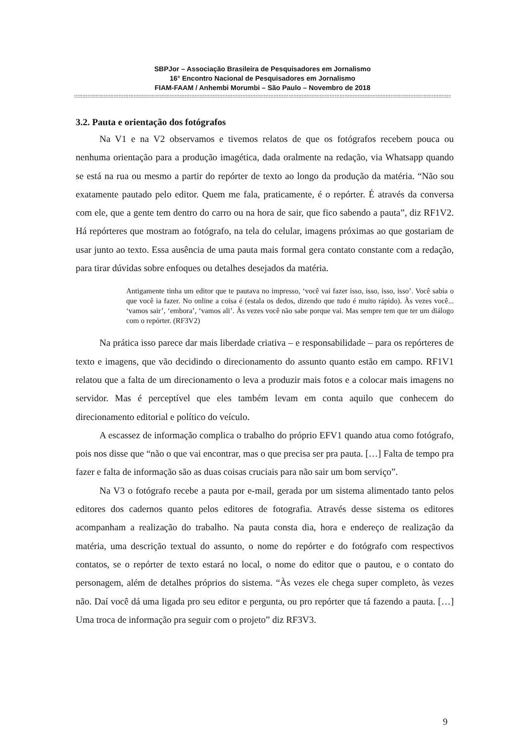SBPJor – Associação Brasileira de Pesquisadores em Jornalismo
16° Encontro Nacional de Pesquisadores em Jornalismo
FIAM-FAAM / Anhembi Morumbi – São Paulo – Novembro de 2018
::::::::::::::::::::::::::::::::::::::::::::::::::::::::::::::::::::::::::::::::::::::::::::::::::::::::::::::::::::::::::::::::::::::::::::::::::::::::::::::::::::::::::::::::::::::::::::::::::::::::::::::::::::::::::::::::::::::::::
3.2. Pauta e orientação dos fotógrafos
Na V1 e na V2 observamos e tivemos relatos de que os fotógrafos recebem pouca ou nenhuma orientação para a produção imagética, dada oralmente na redação, via Whatsapp quando se está na rua ou mesmo a partir do repórter de texto ao longo da produção da matéria. “Não sou exatamente pautado pelo editor. Quem me fala, praticamente, é o repórter. É através da conversa com ele, que a gente tem dentro do carro ou na hora de sair, que fico sabendo a pauta”, diz RF1V2. Há repórteres que mostram ao fotógrafo, na tela do celular, imagens próximas ao que gostariam de usar junto ao texto. Essa ausência de uma pauta mais formal gera contato constante com a redação, para tirar dúvidas sobre enfoques ou detalhes desejados da matéria.
Antigamente tinha um editor que te pautava no impresso, ‘você vai fazer isso, isso, isso, isso’. Você sabia o que você ia fazer. No online a coisa é (estala os dedos, dizendo que tudo é muito rápido). Às vezes você... ‘vamos sair’, ‘embora’, ‘vamos ali’. Às vezes você não sabe porque vai. Mas sempre tem que ter um diálogo com o repórter. (RF3V2)
Na prática isso parece dar mais liberdade criativa – e responsabilidade – para os repórteres de texto e imagens, que vão decidindo o direcionamento do assunto quanto estão em campo. RF1V1 relatou que a falta de um direcionamento o leva a produzir mais fotos e a colocar mais imagens no servidor. Mas é perceptível que eles também levam em conta aquilo que conhecem do direcionamento editorial e político do veículo.
A escassez de informação complica o trabalho do próprio EFV1 quando atua como fotógrafo, pois nos disse que “não o que vai encontrar, mas o que precisa ser pra pauta. […] Falta de tempo pra fazer e falta de informação são as duas coisas cruciais para não sair um bom serviço”.
Na V3 o fotógrafo recebe a pauta por e-mail, gerada por um sistema alimentado tanto pelos editores dos cadernos quanto pelos editores de fotografia. Através desse sistema os editores acompanham a realização do trabalho. Na pauta consta dia, hora e endereço de realização da matéria, uma descrição textual do assunto, o nome do repórter e do fotógrafo com respectivos contatos, se o repórter de texto estará no local, o nome do editor que o pautou, e o contato do personagem, além de detalhes próprios do sistema. “Às vezes ele chega super completo, às vezes não. Daí você dá uma ligada pro seu editor e pergunta, ou pro repórter que tá fazendo a pauta. […] Uma troca de informação pra seguir com o projeto” diz RF3V3.
9